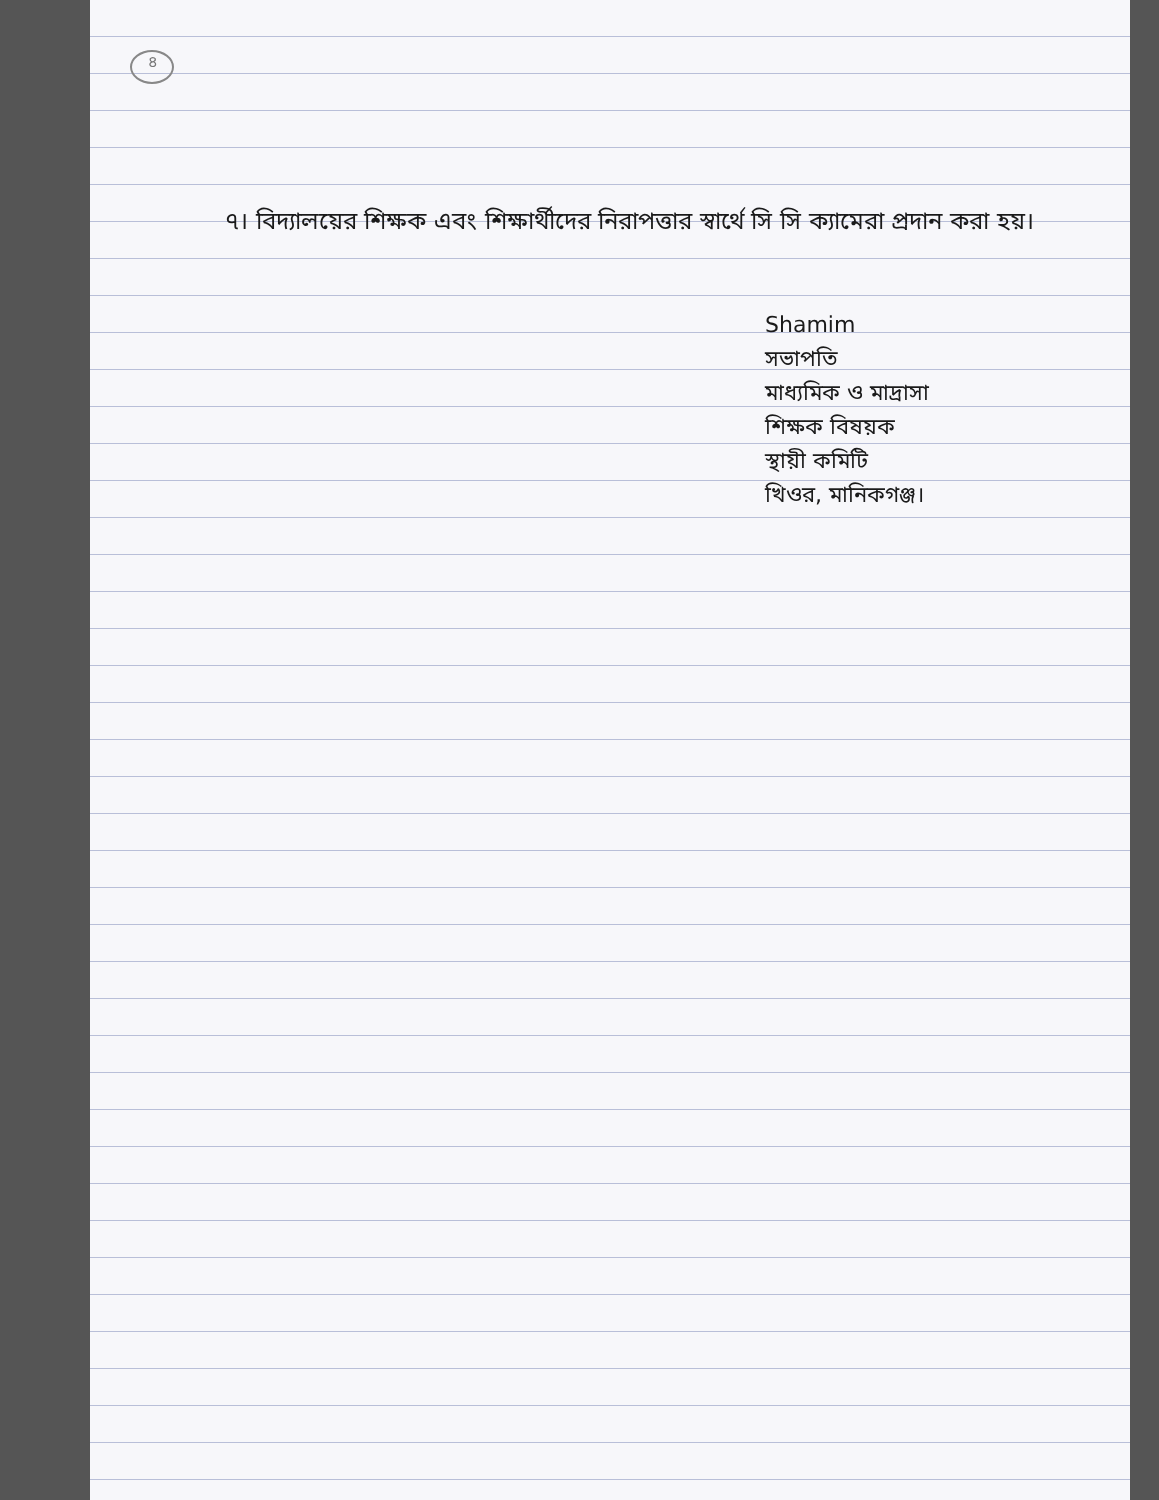৪
৭। বিদ্যালয়ের শিক্ষক এবং শিক্ষার্থীদের নিরাপত্তার স্বার্থে সি সি ক্যামেরা প্রদান করা হয়।
Shamim
সভাপতি
মাধ্যমিক ও মাদ্রাসা
শিক্ষক বিষয়ক
স্থায়ী কমিটি
খিওর, মানিকগঞ্জ।